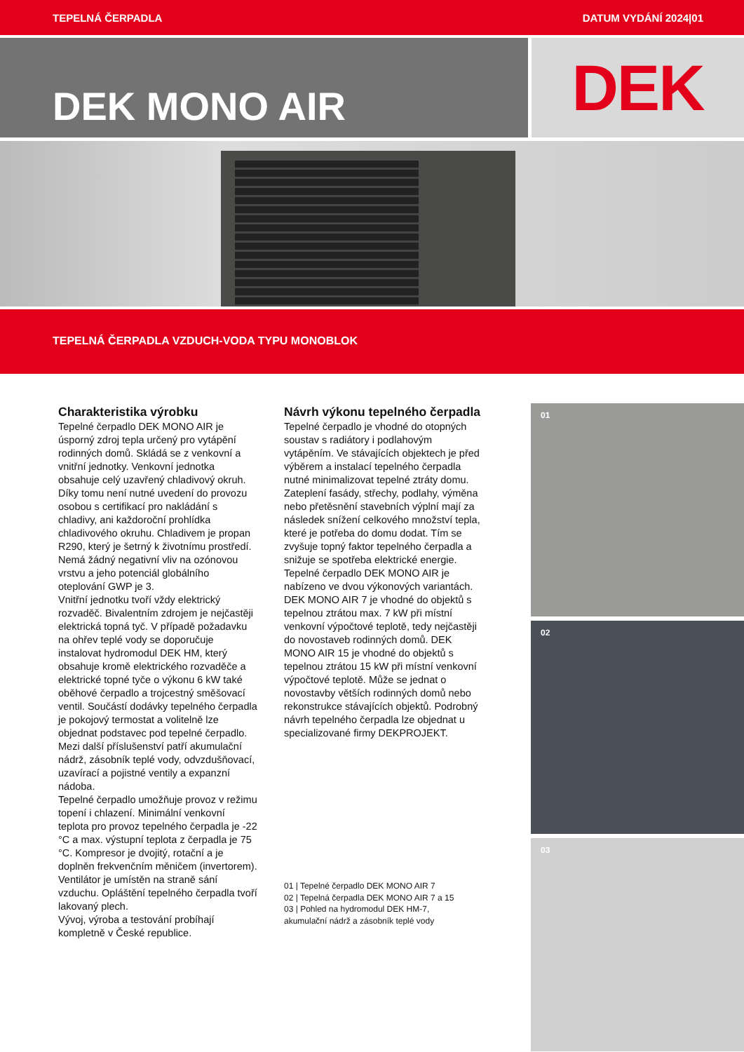TEPELNÁ ČERPADLA DATUM VYDÁNÍ 2024|01
DEK MONO AIR
DEK
TEPELNÁ ČERPADLA VZDUCH-VODA TYPU MONOBLOK
Charakteristika výrobku
Tepelné čerpadlo DEK MONO AIR je úsporný zdroj tepla určený pro vytápění rodinných domů. Skládá se z venkovní a vnitřní jednotky. Venkovní jednotka obsahuje celý uzavřený chladivový okruh. Díky tomu není nutné uvedení do provozu osobou s certifikací pro nakládání s chladivy, ani každoroční prohlídka chladivového okruhu. Chladivem je propan R290, který je šetrný k životnímu prostředí. Nemá žádný negativní vliv na ozónovou vrstvu a jeho potenciál globálního oteplování GWP je 3.
Vnitřní jednotku tvoří vždy elektrický rozvaděč. Bivalentním zdrojem je nejčastěji elektrická topná tyč. V případě požadavku na ohřev teplé vody se doporučuje instalovat hydromodul DEK HM, který obsahuje kromě elektrického rozvaděče a elektrické topné tyče o výkonu 6 kW také oběhové čerpadlo a trojcestný směšovací ventil. Součástí dodávky tepelného čerpadla je pokojový termostat a volitelně lze objednat podstavec pod tepelné čerpadlo. Mezi další příslušenství patří akumulační nádrž, zásobník teplé vody, odvzdušňovací, uzavírací a pojistné ventily a expanzní nádoba.
Tepelné čerpadlo umožňuje provoz v režimu topení i chlazení. Minimální venkovní teplota pro provoz tepelného čerpadla je -22 °C a max. výstupní teplota z čerpadla je 75 °C. Kompresor je dvojitý, rotační a je doplněn frekvenčním měničem (invertorem). Ventilátor je umístěn na straně sání vzduchu. Opláštění tepelného čerpadla tvoří lakovaný plech.
Vývoj, výroba a testování probíhají kompletně v České republice.
Návrh výkonu tepelného čerpadla
Tepelné čerpadlo je vhodné do otopných soustav s radiátory i podlahovým vytápěním. Ve stávajících objektech je před výběrem a instalací tepelného čerpadla nutné minimalizovat tepelné ztráty domu. Zateplení fasády, střechy, podlahy, výměna nebo přetěsnění stavebních výplní mají za následek snížení celkového množství tepla, které je potřeba do domu dodat. Tím se zvyšuje topný faktor tepelného čerpadla a snižuje se spotřeba elektrické energie.
Tepelné čerpadlo DEK MONO AIR je nabízeno ve dvou výkonových variantách. DEK MONO AIR 7 je vhodné do objektů s tepelnou ztrátou max. 7 kW při místní venkovní výpočtové teplotě, tedy nejčastěji do novostaveb rodinných domů. DEK MONO AIR 15 je vhodné do objektů s tepelnou ztrátou 15 kW při místní venkovní výpočtové teplotě. Může se jednat o novostavby větších rodinných domů nebo rekonstrukce stávajících objektů. Podrobný návrh tepelného čerpadla lze objednat u specializované firmy DEKPROJEKT.
01 | Tepelné čerpadlo DEK MONO AIR 7
02 | Tepelná čerpadla DEK MONO AIR 7 a 15
03 | Pohled na hydromodul DEK HM-7,
akumulační nádrž a zásobník teplé vody
01
02
03